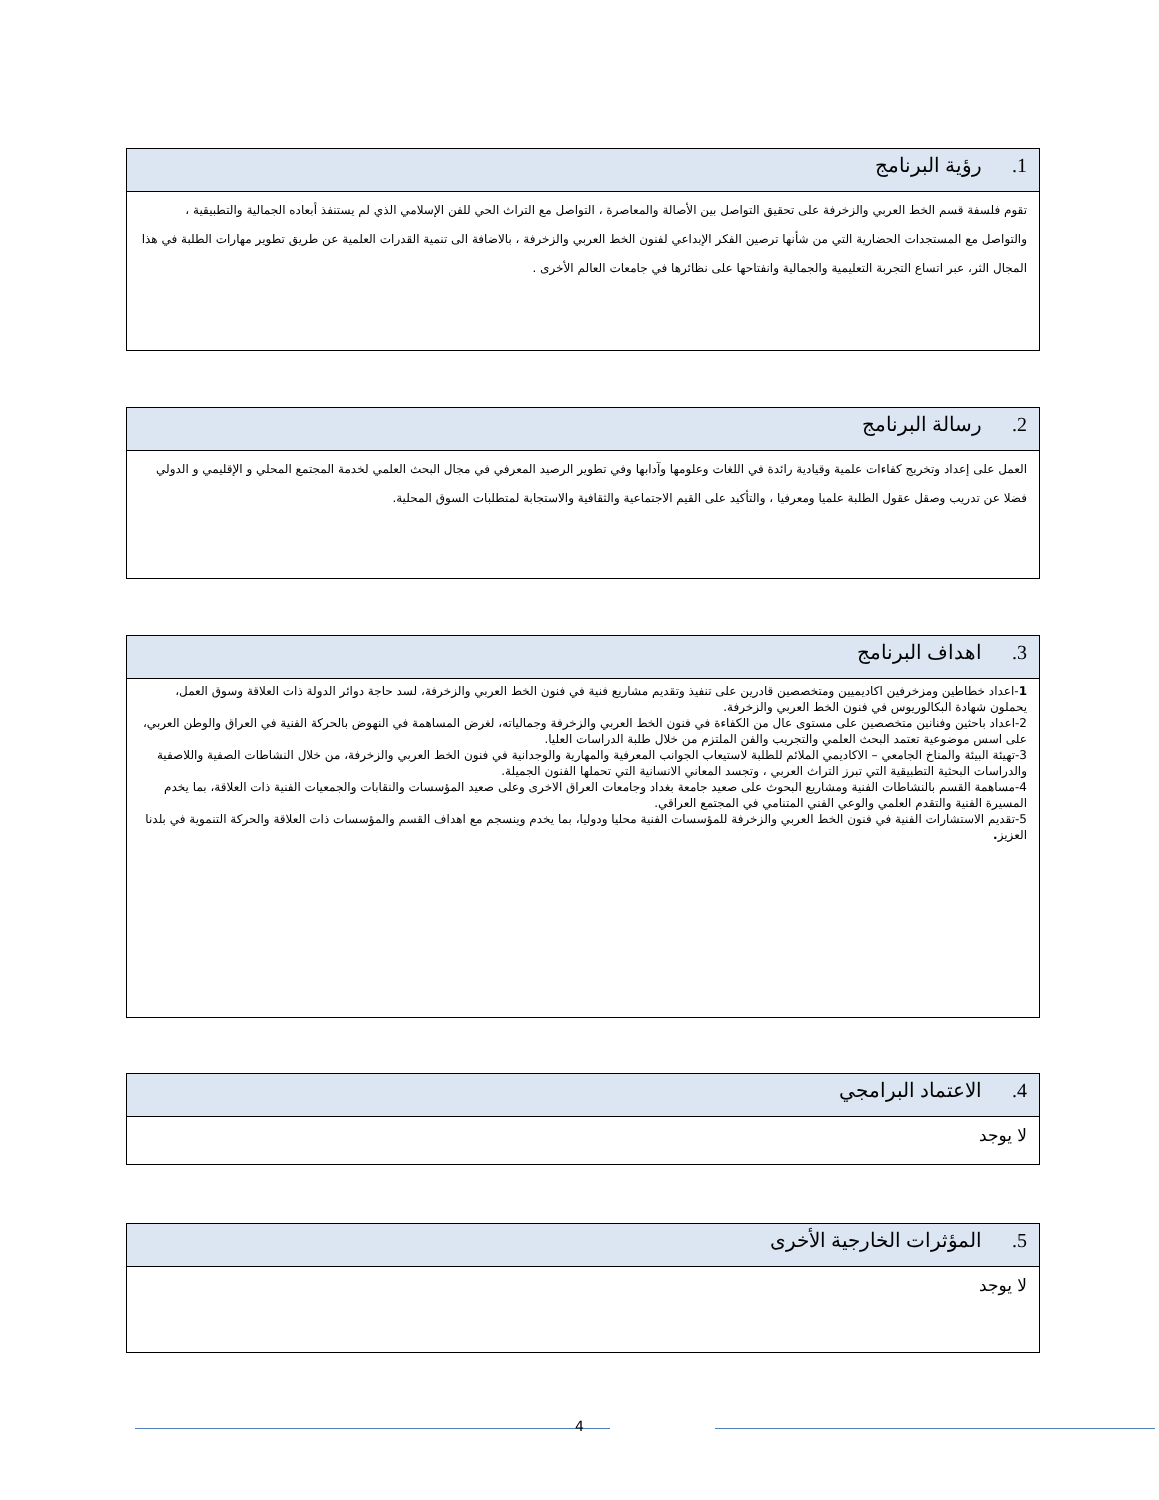| 1. رؤية البرنامج |
| --- |
| تقوم فلسفة قسم الخط العربي والزخرفة على تحقيق التواصل بين الأصالة والمعاصرة ، التواصل مع التراث الحي للفن الإسلامي الذي لم يستنفذ أبعاده الجمالية والتطبيقية ، والتواصل مع المستجدات الحضارية التي من شأنها ترصين الفكر الإبداعي لفنون الخط العربي والزخرفة ، بالاضافة الى تنمية القدرات العلمية عن طريق تطوير مهارات الطلبة في هذا المجال الثر، عبر اتساع التجربة التعليمية والجمالية وانفتاحها على نظائرها في جامعات العالم الأخرى . |
| 2. رسالة البرنامج |
| --- |
| العمل على إعداد وتخريج كفاءات علمية وقيادية رائدة في اللغات وعلومها وآدابها وفي تطوير الرصيد المعرفي في مجال البحث العلمي لخدمة المجتمع المحلي و الإقليمي و الدولي فضلا عن تدريب وصقل عقول الطلبة علميا ومعرفيا ، والتأكيد على القيم الاجتماعية والثقافية والاستجابة لمتطلبات السوق المحلية. |
| 3. اهداف البرنامج |
| --- |
| 1 -اعداد خطاطين ومزخرفين اكاديميين ومتخصصين قادرين على تنفيذ وتقديم مشاريع فنية في فنون الخط العربي والزخرفة، لسد حاجة دوائر الدولة ذات العلاقة وسوق العمل، يحملون شهادة البكالوريوس في فنون الخط العربي والزخرفة. 2-اعداد باحثين وفنانين متخصصين على مستوى عال من الكفاءة في فنون الخط العربي والزخرفة وجمالياته، لغرض المساهمة في النهوض بالحركة الفنية في العراق والوطن العربي، على اسس موضوعية تعتمد البحث العلمي والتجريب والفن الملتزم من خلال طلبة الدراسات العليا. 3-تهيئة البيئة والمناخ الجامعي – الاكاديمي الملائم للطلبة لاستيعاب الجوانب المعرفية والمهارية والوجدانية في فنون الخط العربي والزخرفة، من خلال النشاطات الصفية واللاصفية والدراسات البحثية التطبيقية التي تبرز التراث العربي ، وتجسد المعاني الانسانية التي تحملها الفنون الجميلة. 4-مساهمة القسم بالنشاطات الفنية ومشاريع البحوث على صعيد جامعة بغداد وجامعات العراق الاخرى وعلى صعيد المؤسسات والنقابات والجمعيات الفنية ذات العلاقة، بما يخدم المسيرة الفنية والتقدم العلمي والوعي الفني المتنامي في المجتمع العراقي. 5-تقديم الاستشارات الفنية في فنون الخط العربي والزخرفة للمؤسسات الفنية محليا ودوليا، بما يخدم وينسجم مع اهداف القسم والمؤسسات ذات العلاقة والحركة التنموية في بلدنا العزيز . |
| 4. الاعتماد البرامجي |
| --- |
| لا يوجد |
| 5. المؤثرات الخارجية الأخرى |
| --- |
| لا يوجد |
4